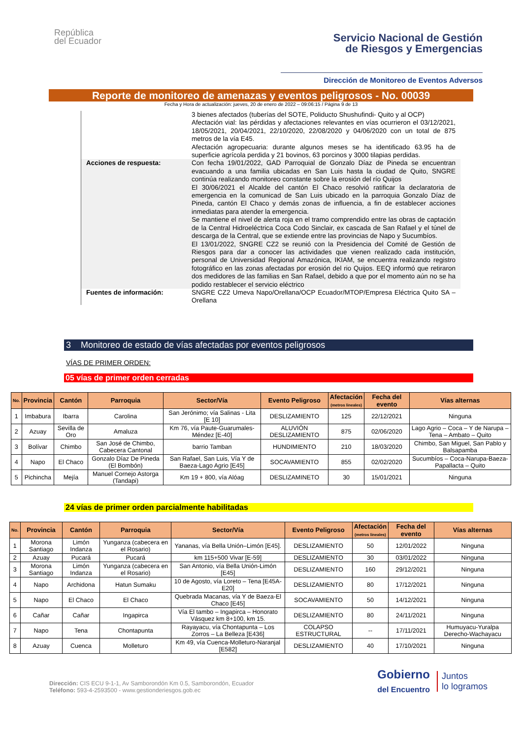República
del Ecuador
Servicio Nacional de Gestión
de Riesgos y Emergencias
Dirección de Monitoreo de Eventos Adversos
Reporte de monitoreo de amenazas y eventos peligrosos - No. 00039
Fecha y Hora de actualización: jueves, 20 de enero de 2022 – 09:06:15 / Página 9 de 13
3 bienes afectados (tuberías del SOTE, Poliducto Shushufindi- Quito y al OCP)
Afectación vial: las pérdidas y afectaciones relevantes en vías ocurrieron el 03/12/2021, 18/05/2021, 20/04/2021, 22/10/2020, 22/08/2020 y 04/06/2020 con un total de 875 metros de la vía E45.
Afectación agropecuaria: durante algunos meses se ha identificado 63.95 ha de superficie agrícola perdida y 21 bovinos, 63 porcinos y 3000 tilapias perdidas.
Acciones de respuesta: Con fecha 19/01/2022, GAD Parroquial de Gonzalo Díaz de Pineda se encuentran evacuando a una familia ubicadas en San Luis hasta la ciudad de Quito, SNGRE continúa realizando monitoreo constante sobre la erosión del río Quijos
El 30/06/2021 el Alcalde del cantón El Chaco resolvió ratificar la declaratoria de emergencia en la comunicad de San Luis ubicado en la parroquia Gonzalo Díaz de Pineda, cantón El Chaco y demás zonas de influencia, a fin de establecer acciones inmediatas para atender la emergencia.
Se mantiene el nivel de alerta roja en el tramo comprendido entre las obras de captación de la Central Hidroeléctrica Coca Codo Sinclair, ex cascada de San Rafael y el túnel de descarga de la Central, que se extiende entre las provincias de Napo y Sucumbíos.
El 13/01/2022, SNGRE CZ2 se reunió con la Presidencia del Comité de Gestión de Riesgos para dar a conocer las actividades que vienen realizado cada institución, personal de Universidad Regional Amazónica, IKIAM, se encuentra realizando registro fotográfico en las zonas afectadas por erosión del rio Quijos. EEQ informó que retiraron dos medidores de las familias en San Rafael, debido a que por el momento aún no se ha podido restablecer el servicio eléctrico
Fuentes de información: SNGRE CZ2 Umeva Napo/Orellana/OCP Ecuador/MTOP/Empresa Eléctrica Quito SA – Orellana
3 Monitoreo de estado de vías afectadas por eventos peligrosos
VÍAS DE PRIMER ORDEN:
05 vías de primer orden cerradas
| No. | Provincia | Cantón | Parroquia | Sector/Vía | Evento Peligroso | Afectación (metros lineales) | Fecha del evento | Vías alternas |
| --- | --- | --- | --- | --- | --- | --- | --- | --- |
| 1 | Imbabura | Ibarra | Carolina | San Jerónimo; vía Salinas - Lita [E 10] | DESLIZAMIENTO | 125 | 22/12/2021 | Ninguna |
| 2 | Azuay | Sevilla de Oro | Amaluza | Km 76, vía Paute-Guarumales-Méndez [E-40] | ALUVIÓN DESLIZAMIENTO | 875 | 02/06/2020 | Lago Agrio – Coca – Y de Narupa – Tena – Ambato – Quito |
| 3 | Bolívar | Chimbo | San José de Chimbo, Cabecera Cantonal | barrio Tamban | HUNDIMIENTO | 210 | 18/03/2020 | Chimbo, San Miguel, San Pablo y Balsapamba |
| 4 | Napo | El Chaco | Gonzalo Díaz De Pineda (El Bombón) | San Rafael, San Luis, Vía Y de Baeza-Lago Agrio [E45] | SOCAVAMIENTO | 855 | 02/02/2020 | Sucumbíos – Coca-Narupa-Baeza-Papallacta – Quito |
| 5 | Pichincha | Mejía | Manuel Cornejo Astorga (Tandapi) | Km 19 + 800, vía Alóag | DESLIZAMINETO | 30 | 15/01/2021 | Ninguna |
24 vías de primer orden parcialmente habilitadas
| No. | Provincia | Cantón | Parroquia | Sector/Vía | Evento Peligroso | Afectación (metros lineales) | Fecha del evento | Vías alternas |
| --- | --- | --- | --- | --- | --- | --- | --- | --- |
| 1 | Morona Santiago | Limón Indanza | Yunganza (cabecera en el Rosario) | Yananas, vía Bella Unión–Limón [E45]. | DESLIZAMIENTO | 50 | 12/01/2022 | Ninguna |
| 2 | Azuay | Pucará | Pucará | km 115+500 Vivar [E-59] | DESLIZAMIENTO | 30 | 03/01/2022 | Ninguna |
| 3 | Morona Santiago | Limón Indanza | Yunganza (cabecera en el Rosario) | San Antonio, vía Bella Unión-Limón [E45] | DESLIZAMIENTO | 160 | 29/12/2021 | Ninguna |
| 4 | Napo | Archidona | Hatun Sumaku | 10 de Agosto, vía Loreto – Tena [E45A-E20] | DESLIZAMIENTO | 80 | 17/12/2021 | Ninguna |
| 5 | Napo | El Chaco | El Chaco | Quebrada Macanas, vía Y de Baeza-El Chaco [E45] | SOCAVAMIENTO | 50 | 14/12/2021 | Ninguna |
| 6 | Cañar | Cañar | Ingapirca | Vía El tambo – Ingapirca – Honorato Vásquez km 8+100, km 15. | DESLIZAMIENTO | 80 | 24/11/2021 | Ninguna |
| 7 | Napo | Tena | Chontapunta | Rayayacu, vía Chontapunta – Los Zorros – La Belleza [E436] | COLAPSO ESTRUCTURAL | -- | 17/11/2021 | Humuyacu-Yuralpa Derecho-Wachayacu |
| 8 | Azuay | Cuenca | Molleturo | Km 49, vía Cuenca-Molleturo-Naranjal [E582] | DESLIZAMIENTO | 40 | 17/10/2021 | Ninguna |
Dirección: CIS ECU 9-1-1, Av Samborondón Km 0.5, Samborondón, Ecuador
Teléfono: 593-4-2593500 - www.gestionderiesgos.gob.ec
Gobierno
del Encuentro
Juntos
lo logramos